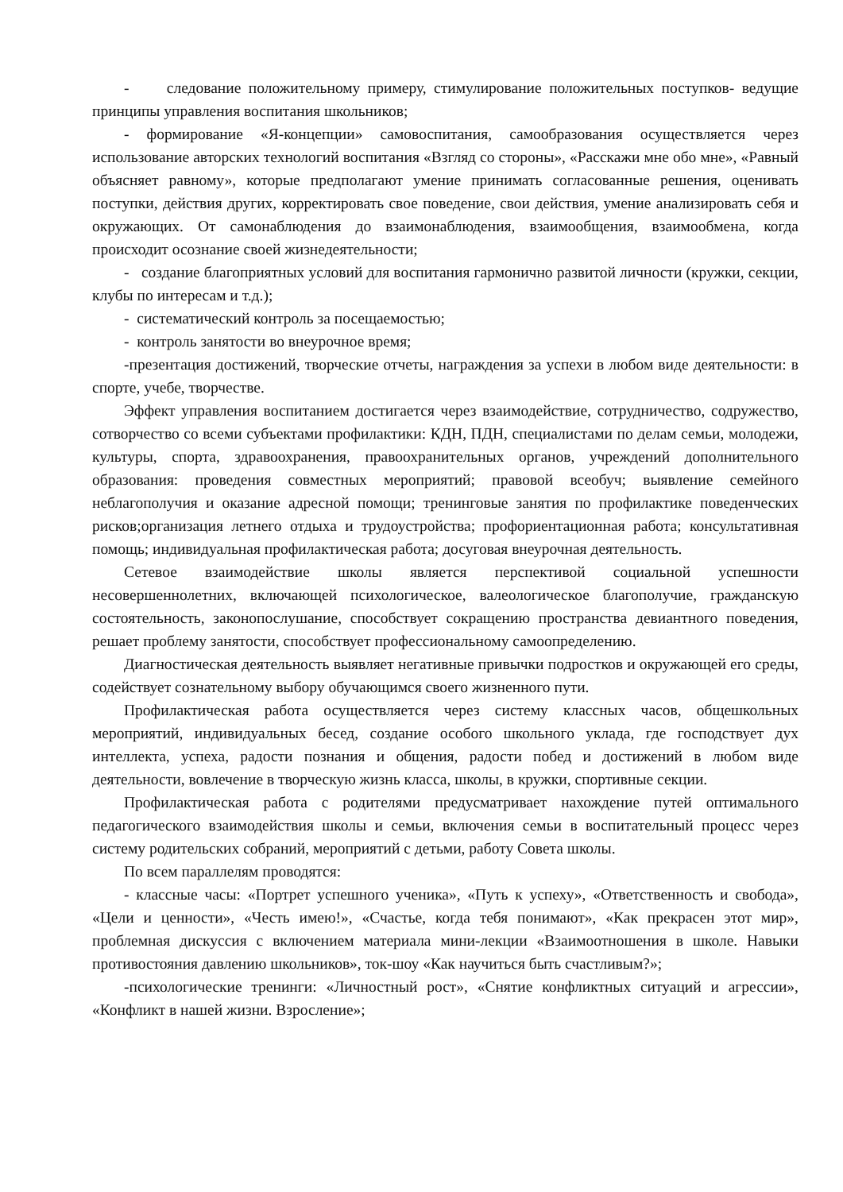- следование положительному примеру, стимулирование положительных поступков- ведущие принципы управления воспитания школьников;
- формирование «Я-концепции» самовоспитания, самообразования осуществляется через использование авторских технологий воспитания «Взгляд со стороны», «Расскажи мне обо мне», «Равный объясняет равному», которые предполагают умение принимать согласованные решения, оценивать поступки, действия других, корректировать свое поведение, свои действия, умение анализировать себя и окружающих. От самонаблюдения до взаимонаблюдения, взаимообщения, взаимообмена, когда происходит осознание своей жизнедеятельности;
- создание благоприятных условий для воспитания гармонично развитой личности (кружки, секции, клубы по интересам и т.д.);
- систематический контроль за посещаемостью;
- контроль занятости во внеурочное время;
-презентация достижений, творческие отчеты, награждения за успехи в любом виде деятельности: в спорте, учебе, творчестве.
Эффект управления воспитанием достигается через взаимодействие, сотрудничество, содружество, сотворчество со всеми субъектами профилактики: КДН, ПДН, специалистами по делам семьи, молодежи, культуры, спорта, здравоохранения, правоохранительных органов, учреждений дополнительного образования: проведения совместных мероприятий; правовой всеобуч; выявление семейного неблагополучия и оказание адресной помощи; тренинговые занятия по профилактике поведенческих рисков;организация летнего отдыха и трудоустройства; профориентационная работа; консультативная помощь; индивидуальная профилактическая работа; досуговая внеурочная деятельность.
Сетевое взаимодействие школы является перспективой социальной успешности несовершеннолетних, включающей психологическое, валеологическое благополучие, гражданскую состоятельность, законопослушание, способствует сокращению пространства девиантного поведения, решает проблему занятости, способствует профессиональному самоопределению.
Диагностическая деятельность выявляет негативные привычки подростков и окружающей его среды, содействует сознательному выбору обучающимся своего жизненного пути.
Профилактическая работа осуществляется через систему классных часов, общешкольных мероприятий, индивидуальных бесед, создание особого школьного уклада, где господствует дух интеллекта, успеха, радости познания и общения, радости побед и достижений в любом виде деятельности, вовлечение в творческую жизнь класса, школы, в кружки, спортивные секции.
Профилактическая работа с родителями предусматривает нахождение путей оптимального педагогического взаимодействия школы и семьи, включения семьи в воспитательный процесс через систему родительских собраний, мероприятий с детьми, работу Совета школы.
По всем параллелям проводятся:
- классные часы: «Портрет успешного ученика», «Путь к успеху», «Ответственность и свобода», «Цели и ценности», «Честь имею!», «Счастье, когда тебя понимают», «Как прекрасен этот мир», проблемная дискуссия с включением материала мини-лекции «Взаимоотношения в школе. Навыки противостояния давлению школьников», ток-шоу «Как научиться быть счастливым?»;
-психологические тренинги: «Личностный рост», «Снятие конфликтных ситуаций и агрессии», «Конфликт в нашей жизни. Взросление»;